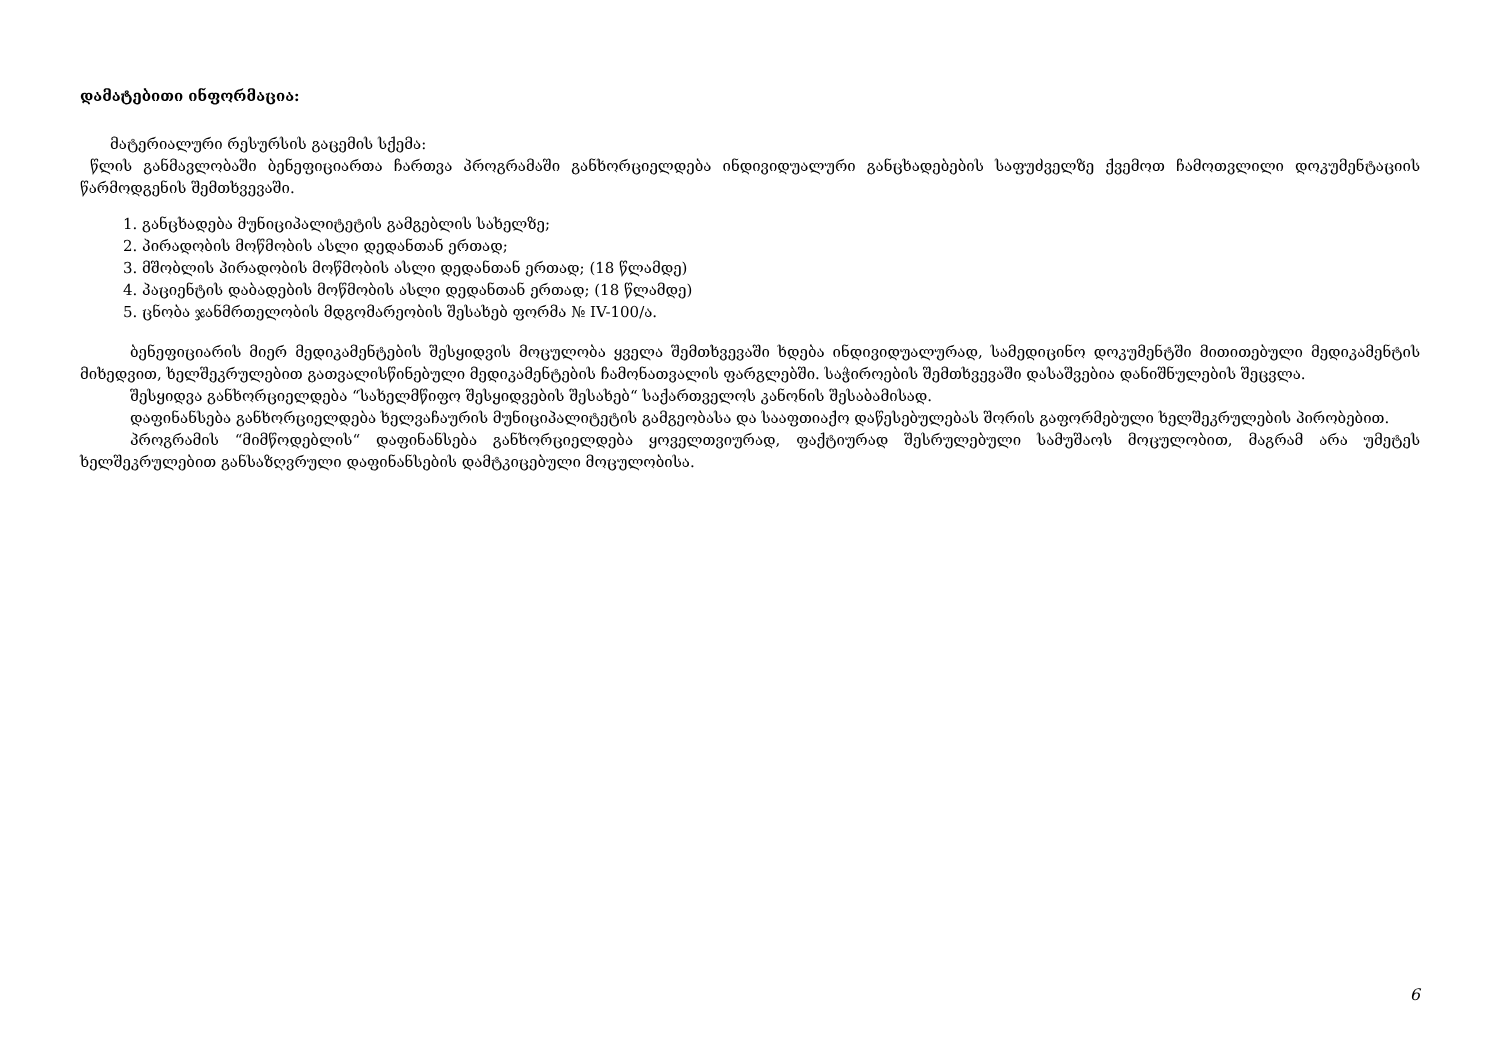დამატებითი ინფორმაცია:
მატერიალური რესურსის გაცემის სქემა:
წლის განმავლობაში ბენეფიციართა ჩართვა პროგრამაში განხორციელდება ინდივიდუალური განცხადებების საფუძველზე ქვემოთ ჩამოთვლილი დოკუმენტაციის წარმოდგენის შემთხვევაში.
1. განცხადება მუნიციპალიტეტის გამგებლის სახელზე;
2. პირადობის მოწმობის ასლი დედანთან ერთად;
3. მშობლის პირადობის მოწმობის ასლი დედანთან ერთად; (18 წლამდე)
4. პაციენტის დაბადების მოწმობის ასლი დედანთან ერთად; (18 წლამდე)
5. ცნობა ჯანმრთელობის მდგომარეობის შესახებ ფორმა № IV-100/ა.
ბენეფიციარის მიერ მედიკამენტების შესყიდვის მოცულობა ყველა შემთხვევაში ხდება ინდივიდუალურად, სამედიცინო დოკუმენტში მითითებული მედიკამენტის მიხედვით, ხელშეკრულებით გათვალისწინებული მედიკამენტების ჩამონათვალის ფარგლებში. საჭიროების შემთხვევაში დასაშვებია დანიშნულების შეცვლა.
შესყიდვა განხორციელდება “სახელმწიფო შესყიდვების შესახებ“ საქართველოს კანონის შესაბამისად.
დაფინანსება განხორციელდება ხელვაჩაურის მუნიციპალიტეტის გამგეობასა და სააფთიაქო დაწესებულებას შორის გაფორმებული ხელშეკრულების პირობებით.
პროგრამის “მიმწოდებლის“ დაფინანსება განხორციელდება ყოველთვიურად, ფაქტიურად შესრულებული სამუშაოს მოცულობით, მაგრამ არა უმეტეს ხელშეკრულებით განსაზღვრული დაფინანსების დამტკიცებული მოცულობისა.
6